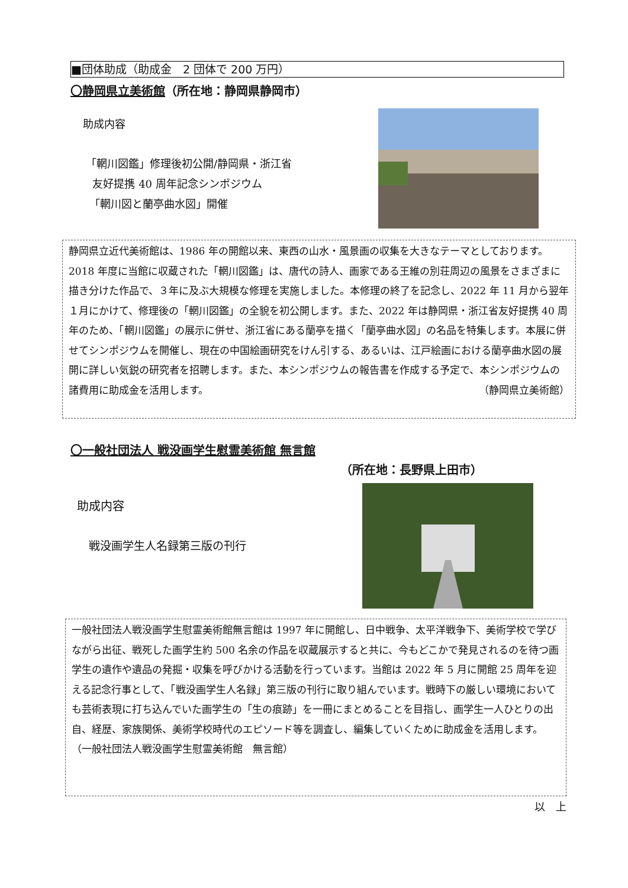■団体助成（助成金　2 団体で 200 万円）
〇静岡県立美術館（所在地：静岡県静岡市）
助成内容
「輞川図鑑」修理後初公開/静岡県・浙江省
友好提携 40 周年記念シンポジウム
「輞川図と蘭亭曲水図」開催
静岡県立近代美術館は、1986 年の開館以来、東西の山水・風景画の収集を大きなテーマとしております。2018 年度に当館に収蔵された「輞川図鑑」は、唐代の詩人、画家である王維の別荘周辺の風景をさまざまに描き分けた作品で、３年に及ぶ大規模な修理を実施しました。本修理の終了を記念し、2022 年 11 月から翌年１月にかけて、修理後の「輞川図鑑」の全貌を初公開します。また、2022 年は静岡県・浙江省友好提携 40 周年のため、「輞川図鑑」の展示に併せ、浙江省にある蘭亭を描く「蘭亭曲水図」の名品を特集します。本展に併せてシンポジウムを開催し、現在の中国絵画研究をけん引する、あるいは、江戸絵画における蘭亭曲水図の展開に詳しい気鋭の研究者を招聘します。また、本シンポジウムの報告書を作成する予定で、本シンポジウムの諸費用に助成金を活用します。 （静岡県立美術館）
〇一般社団法人 戦没画学生慰霊美術館 無言館
（所在地：長野県上田市）
助成内容
戦没画学生人名録第三版の刊行
一般社団法人戦没画学生慰霊美術館無言館は 1997 年に開館し、日中戦争、太平洋戦争下、美術学校で学びながら出征、戦死した画学生約 500 名余の作品を収蔵展示すると共に、今もどこかで発見されるのを待つ画学生の遺作や遺品の発掘・収集を呼びかける活動を行っています。当館は 2022 年 5 月に開館 25 周年を迎える記念行事として、「戦没画学生人名録」第三版の刊行に取り組んでいます。戦時下の厳しい環境においても芸術表現に打ち込んでいた画学生の「生の痕跡」を一冊にまとめることを目指し、画学生一人ひとりの出自、経歴、家族関係、美術学校時代のエピソード等を調査し、編集していくために助成金を活用します。
（一般社団法人戦没画学生慰霊美術館　無言館）
以　上